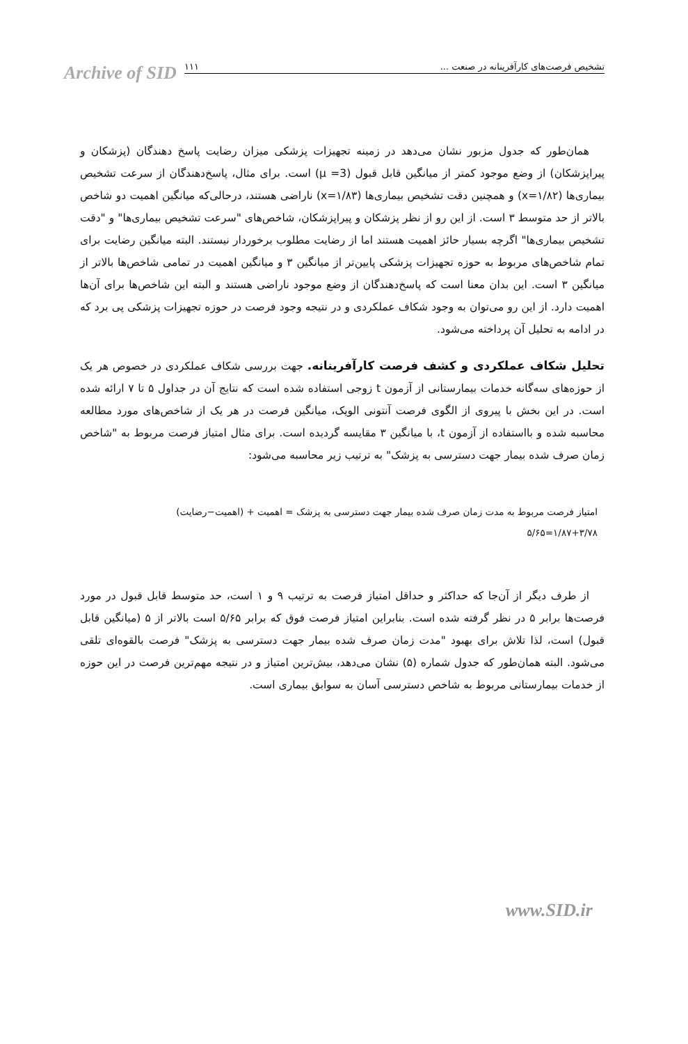Archive of SID
تشخیص فرصت‌های کارآفرینانه در صنعت ... ۱۱۱
همان‌طور که جدول مزبور نشان می‌دهد در زمینه تجهیزات پزشکی میزان رضایت پاسخ دهندگان (پزشکان و پیراپزشکان) از وضع موجود کمتر از میانگین قابل قبول (3= μ) است. برای مثال، پاسخ‌دهندگان از سرعت تشخیص بیماری‌ها (x=۱/۸۲) و همچنین دقت تشخیص بیماری‌ها (x=۱/۸۳) ناراضی هستند، درحالی‌که میانگین اهمیت دو شاخص بالاتر از حد متوسط ۳ است. از این رو از نظر پزشکان و پیراپزشکان، شاخص‌های "سرعت تشخیص بیماری‌ها" و "دقت تشخیص بیماری‌ها" اگرچه بسیار حائز اهمیت هستند اما از رضایت مطلوب برخوردار نیستند. البته میانگین رضایت برای تمام شاخص‌های مربوط به حوزه تجهیزات پزشکی پایین‌تر از میانگین ۳ و میانگین اهمیت در تمامی شاخص‌ها بالاتر از میانگین ۳ است. این بدان معنا است که پاسخ‌دهندگان از وضع موجود ناراضی هستند و البته این شاخص‌ها برای آن‌ها اهمیت دارد. از این رو می‌توان به وجود شکاف عملکردی و در نتیجه وجود فرصت در حوزه تجهیزات پزشکی پی برد که در ادامه به تحلیل آن پرداخته می‌شود.
تحلیل شکاف عملکردی و کشف فرصت کارآفرینانه. جهت بررسی شکاف عملکردی در خصوص هر یک از حوزه‌های سه‌گانه خدمات بیمارستانی از آزمون t زوجی استفاده شده است که نتایج آن در جداول ۵ تا ۷ ارائه شده است. در این بخش با پیروی از الگوی فرصت آنتونی الویک، میانگین فرصت در هر یک از شاخص‌های مورد مطالعه محاسبه شده و بااستفاده از آزمون t، با میانگین ۳ مقایسه گردیده است. برای مثال امتیاز فرصت مربوط به "شاخص زمان صرف شده بیمار جهت دسترسی به پزشک" به ترتیب زیر محاسبه می‌شود:
امتیاز فرصت مربوط به مدت زمان صرف شده بیمار جهت دسترسی به پزشک = اهمیت + (اهمیت−رضایت)
۱/۸۷+۳/۷۸=۵/۶۵
از طرف دیگر از آن‌جا که حداکثر و حداقل امتیاز فرصت به ترتیب ۹ و ۱ است، حد متوسط قابل قبول در مورد فرصت‌ها برابر ۵ در نظر گرفته شده است. بنابراین امتیاز فرصت فوق که برابر ۵/۶۵ است بالاتر از ۵ (میانگین قابل قبول) است، لذا تلاش برای بهبود "مدت زمان صرف شده بیمار جهت دسترسی به پزشک" فرصت بالقوه‌ای تلقی می‌شود. البته همان‌طور که جدول شماره (۵) نشان می‌دهد، بیش‌ترین امتیاز و در نتیجه مهم‌ترین فرصت در این حوزه از خدمات بیمارستانی مربوط به شاخص دسترسی آسان به سوابق بیماری است.
www.SID.ir